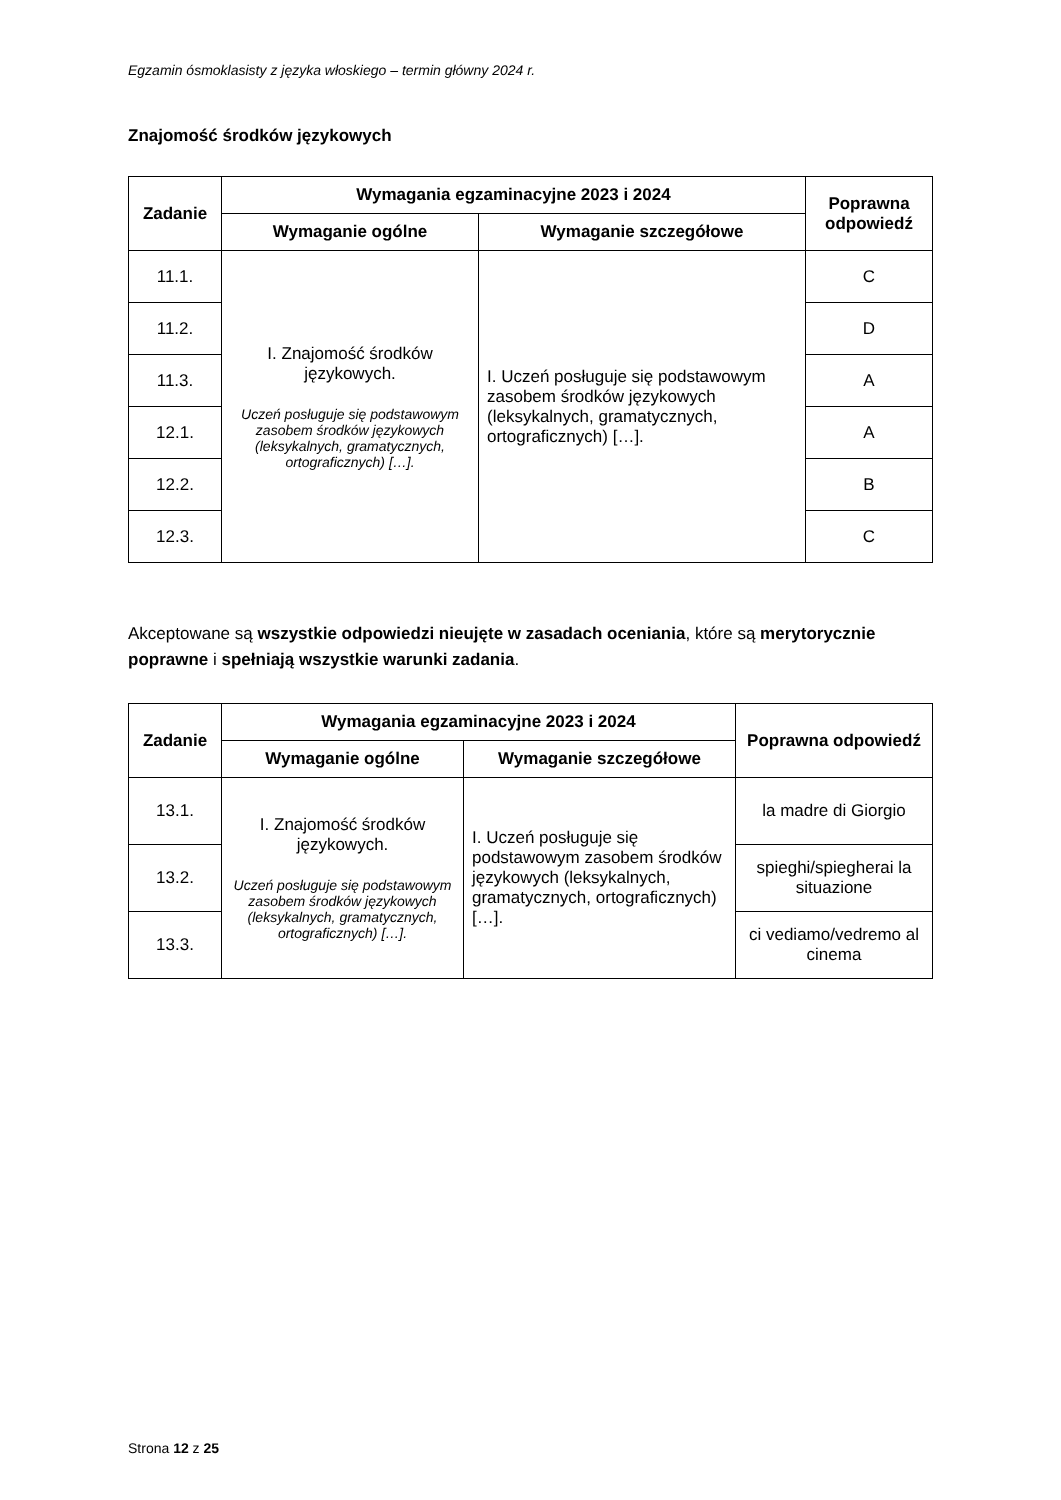Egzamin ósmoklasisty z języka włoskiego – termin główny 2024 r.
Znajomość środków językowych
| Zadanie | Wymagania egzaminacyjne 2023 i 2024 | | Poprawna odpowiedź |
| --- | --- | --- | --- |
| | Wymaganie ogólne | Wymaganie szczegółowe | |
| 11.1. | I. Znajomość środków językowych. Uczeń posługuje się podstawowym zasobem środków językowych (leksykalnych, gramatycznych, ortograficznych) […]. | I. Uczeń posługuje się podstawowym zasobem środków językowych (leksykalnych, gramatycznych, ortograficznych) […]. | C |
| 11.2. | | | D |
| 11.3. | | | A |
| 12.1. | | | A |
| 12.2. | | | B |
| 12.3. | | | C |
Akceptowane są wszystkie odpowiedzi nieujęte w zasadach oceniania, które są merytorycznie poprawne i spełniają wszystkie warunki zadania.
| Zadanie | Wymagania egzaminacyjne 2023 i 2024 | | Poprawna odpowiedź |
| --- | --- | --- | --- |
| | Wymaganie ogólne | Wymaganie szczegółowe | |
| 13.1. | I. Znajomość środków językowych. Uczeń posługuje się podstawowym zasobem środków językowych (leksykalnych, gramatycznych, ortograficznych) […]. | I. Uczeń posługuje się podstawowym zasobem środków językowych (leksykalnych, gramatycznych, ortograficznych) […]. | la madre di Giorgio |
| 13.2. | | | spieghi/spiegherai la situazione |
| 13.3. | | | ci vediamo/vedremo al cinema |
Strona 12 z 25